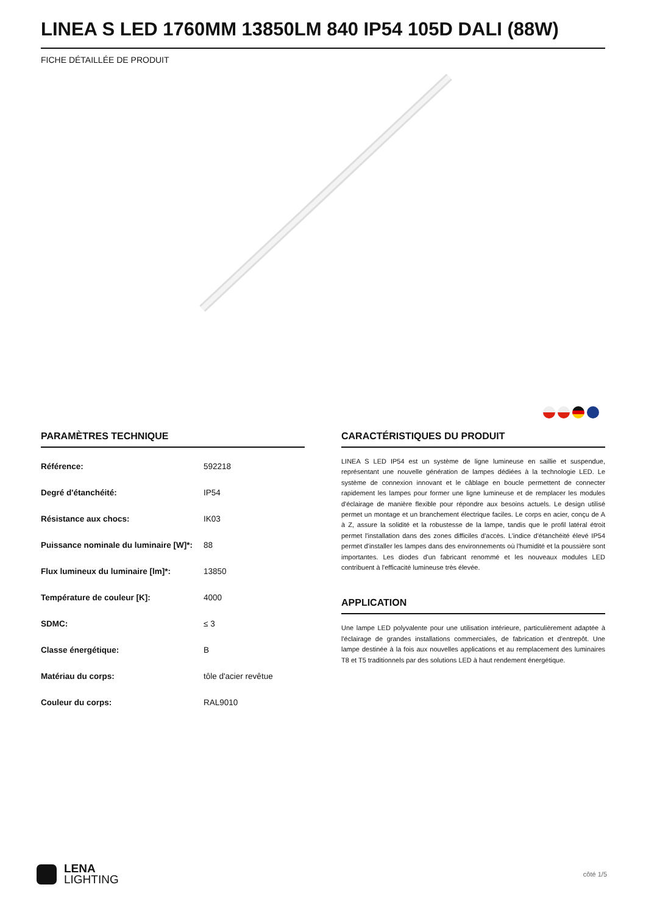LINEA S LED 1760MM 13850LM 840 IP54 105D DALI (88W)
FICHE DÉTAILLÉE DE PRODUIT
PARAMÈTRES TECHNIQUE
| Référence: | 592218 |
| Degré d'étanchéité: | IP54 |
| Résistance aux chocs: | IK03 |
| Puissance nominale du luminaire [W]*: | 88 |
| Flux lumineux du luminaire [lm]*: | 13850 |
| Température de couleur [K]: | 4000 |
| SDMC: | ≤ 3 |
| Classe énergétique: | B |
| Matériau du corps: | tôle d'acier revêtue |
| Couleur du corps: | RAL9010 |
CARACTÉRISTIQUES DU PRODUIT
LINEA S LED IP54 est un système de ligne lumineuse en saillie et suspendue, représentant une nouvelle génération de lampes dédiées à la technologie LED. Le système de connexion innovant et le câblage en boucle permettent de connecter rapidement les lampes pour former une ligne lumineuse et de remplacer les modules d'éclairage de manière flexible pour répondre aux besoins actuels. Le design utilisé permet un montage et un branchement électrique faciles. Le corps en acier, conçu de A à Z, assure la solidité et la robustesse de la lampe, tandis que le profil latéral étroit permet l'installation dans des zones difficiles d'accès. L'indice d'étanchéité élevé IP54 permet d'installer les lampes dans des environnements où l'humidité et la poussière sont importantes. Les diodes d'un fabricant renommé et les nouveaux modules LED contribuent à l'efficacité lumineuse très élevée.
APPLICATION
Une lampe LED polyvalente pour une utilisation intérieure, particulièrement adaptée à l'éclairage de grandes installations commerciales, de fabrication et d'entrepôt. Une lampe destinée à la fois aux nouvelles applications et au remplacement des luminaires T8 et T5 traditionnels par des solutions LED à haut rendement énergétique.
LENA
LIGHTING
côté 1/5